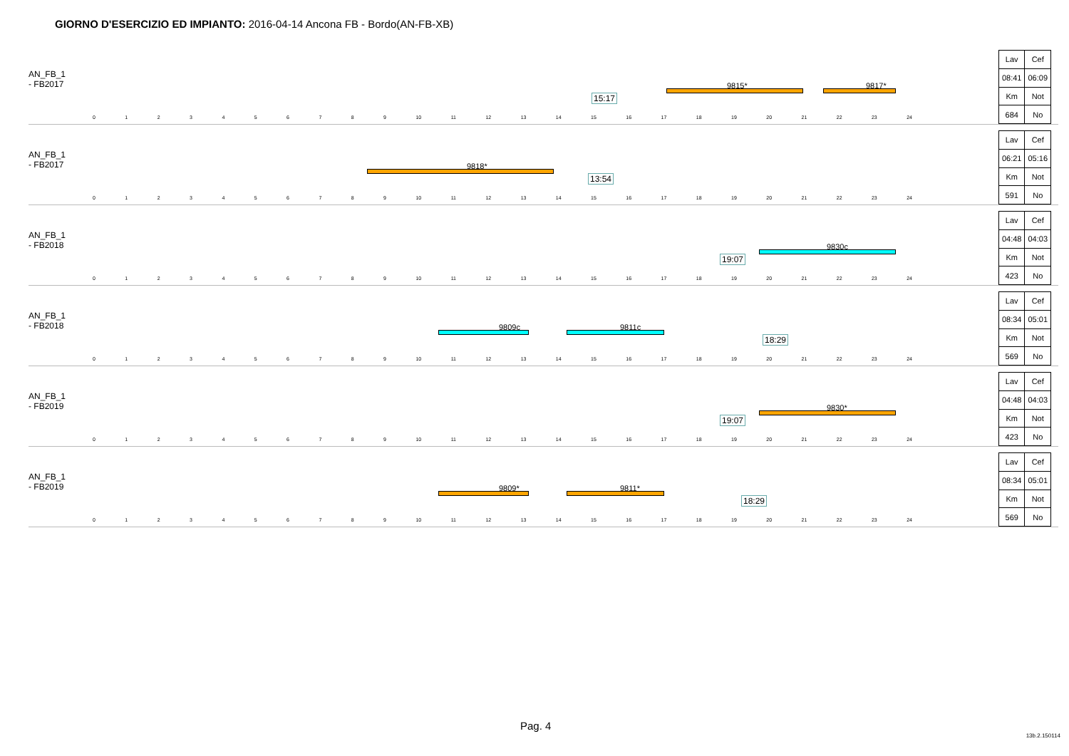GIORNO D'ESERCIZIO ED IMPIANTO: 2016-04-14 Ancona FB - Bordo(AN-FB-XB)
AN_FB_1
- FB2017
9815* 9817*
15:17
0123456789 10 11 12 13 14 15 16 17 18 19 20 21 22 23 24
| Lav | Cef |
| 08:41 | 06:09 |
| Km | Not |
| 684 | No |
AN_FB_1
- FB2017
9818*
13:54
0123456789 10 11 12 13 14 15 16 17 18 19 20 21 22 23 24
| Lav | Cef |
| 06:21 | 05:16 |
| Km | Not |
| 591 | No |
AN_FB_1
- FB2018
9830c
19:07
0123456789 10 11 12 13 14 15 16 17 18 19 20 21 22 23 24
| Lav | Cef |
| 04:48 | 04:03 |
| Km | Not |
| 423 | No |
AN_FB_1
- FB2018
9809c 9811c
18:29
0123456789 10 11 12 13 14 15 16 17 18 19 20 21 22 23 24
| Lav | Cef |
| 08:34 | 05:01 |
| Km | Not |
| 569 | No |
AN_FB_1
- FB2019
9830*
19:07
0123456789 10 11 12 13 14 15 16 17 18 19 20 21 22 23 24
| Lav | Cef |
| 04:48 | 04:03 |
| Km | Not |
| 423 | No |
AN_FB_1
- FB2019
9809* 9811*
18:29
0123456789 10 11 12 13 14 15 16 17 18 19 20 21 22 23 24
| Lav | Cef |
| 08:34 | 05:01 |
| Km | Not |
| 569 | No |
Pag. 4
13b.2.150114